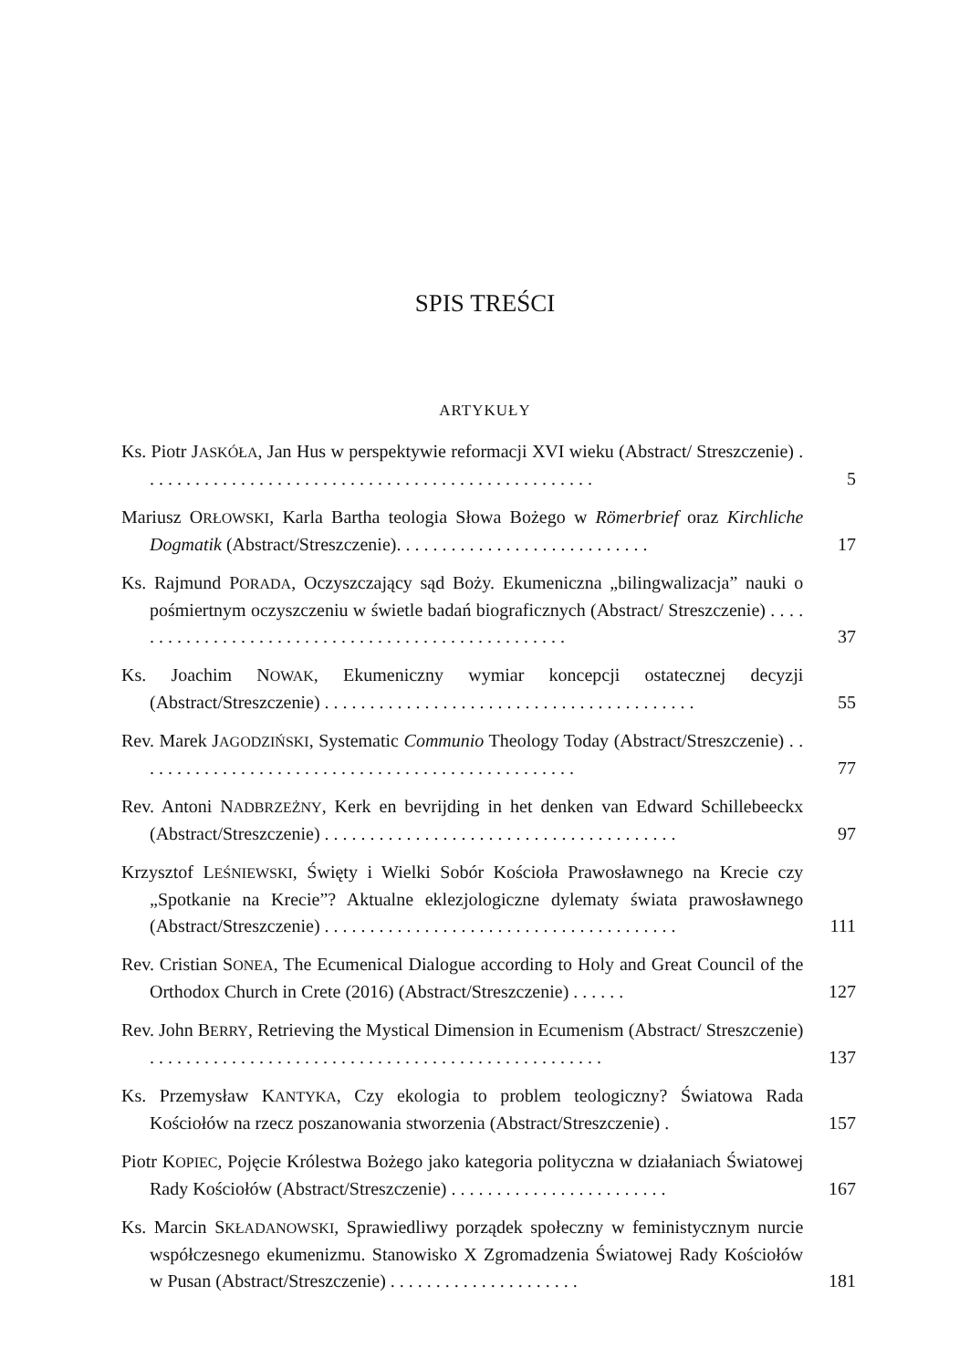SPIS TREŚCI
ARTYKUŁY
Ks. Piotr JASKÓŁA, Jan Hus w perspektywie reformacji XVI wieku (Abstract/ Streszczenie) . . . . . . . . . . . . . . . . . . . . . . . . . . . . . . . . . . . . . . . . . . . . . . . . . .
5
Mariusz ORŁOWSKI, Karla Bartha teologia Słowa Bożego w Römerbrief oraz Kirchliche Dogmatik (Abstract/Streszczenie). . . . . . . . . . . . . . . . . . . . . . . . . . . .
17
Ks. Rajmund PORADA, Oczyszczający sąd Boży. Ekumeniczna „bilingwalizacja” nauki o pośmiertnym oczyszczeniu w świetle badań biograficznych (Abstract/ Streszczenie) . . . . . . . . . . . . . . . . . . . . . . . . . . . . . . . . . . . . . . . . . . . . . . . . . .
37
Ks. Joachim NOWAK, Ekumeniczny wymiar koncepcji ostatecznej decyzji (Abstract/Streszczenie) . . . . . . . . . . . . . . . . . . . . . . . . . . . . . . . . . . . . . . . . .
55
Rev. Marek JAGODZIŃSKI, Systematic Communio Theology Today (Abstract/Streszczenie) . . . . . . . . . . . . . . . . . . . . . . . . . . . . . . . . . . . . . . . . . . . . . . . . .
77
Rev. Antoni NADBRZEŻNY, Kerk en bevrijding in het denken van Edward Schillebeeckx (Abstract/Streszczenie) . . . . . . . . . . . . . . . . . . . . . . . . . . . . . . . . . . . . . . .
97
Krzysztof LEŚNIEWSKI, Święty i Wielki Sobór Kościoła Prawosławnego na Krecie czy „Spotkanie na Krecie”? Aktualne eklezjologiczne dylematy świata prawosławnego (Abstract/Streszczenie) . . . . . . . . . . . . . . . . . . . . . . . . . . . . . . . . . . . . . . .
111
Rev. Cristian SONEA, The Ecumenical Dialogue according to Holy and Great Council of the Orthodox Church in Crete (2016) (Abstract/Streszczenie) . . . . . .
127
Rev. John BERRY, Retrieving the Mystical Dimension in Ecumenism (Abstract/ Streszczenie) . . . . . . . . . . . . . . . . . . . . . . . . . . . . . . . . . . . . . . . . . . . . . . . . . .
137
Ks. Przemysław KANTYKA, Czy ekologia to problem teologiczny? Światowa Rada Kościołów na rzecz poszanowania stworzenia (Abstract/Streszczenie) .
157
Piotr KOPIEC, Pojęcie Królestwa Bożego jako kategoria polityczna w działaniach Światowej Rady Kościołów (Abstract/Streszczenie) . . . . . . . . . . . . . . . . . . . . . . . .
167
Ks. Marcin SKŁADANOWSKI, Sprawiedliwy porządek społeczny w feministycznym nurcie współczesnego ekumenizmu. Stanowisko X Zgromadzenia Światowej Rady Kościołów w Pusan (Abstract/Streszczenie) . . . . . . . . . . . . . . . . . . . . .
181